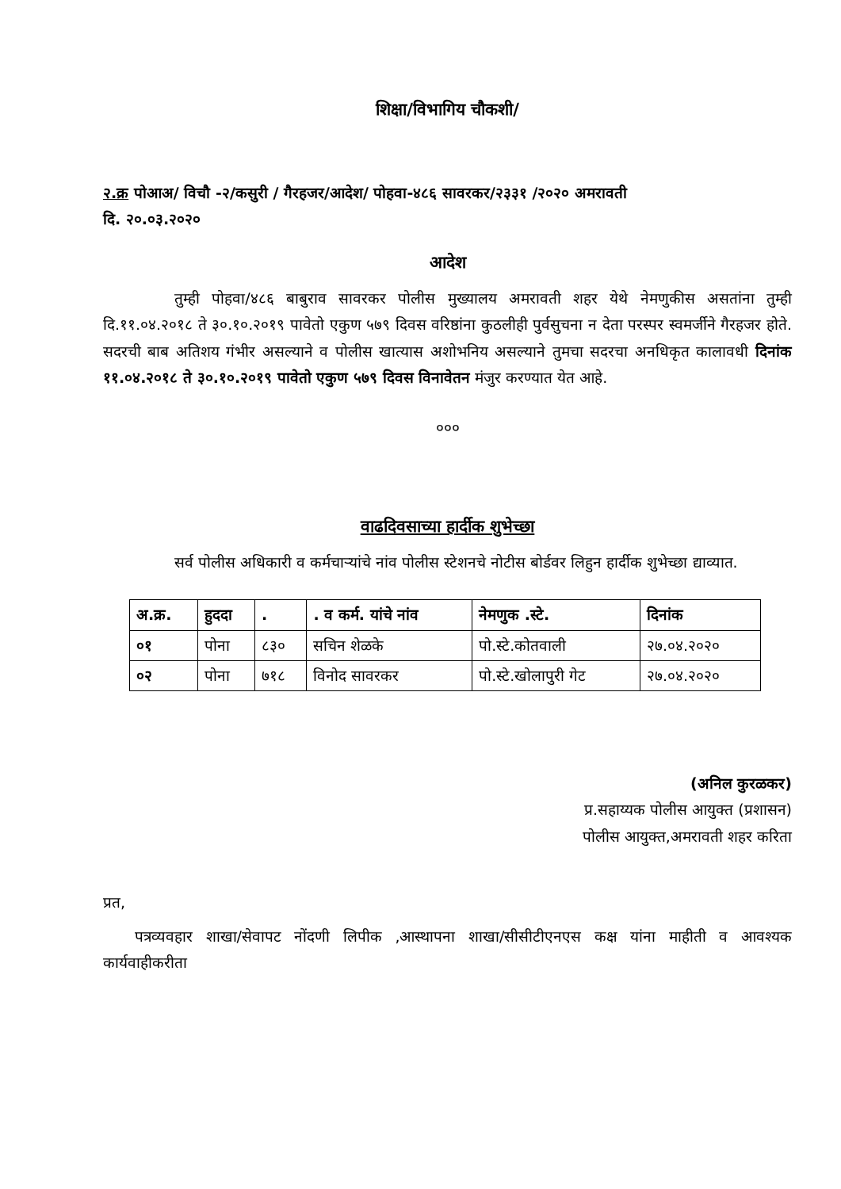शिक्षा/विभागिय चौकशी/
२.क्र पोआअ/ विचौ -२/कसुरी / गैरहजर/आदेश/ पोहवा-४८६ सावरकर/२३३१ /२०२० अमरावती
दि. २०.०३.२०२०
आदेश
तुम्ही पोहवा/४८६ बाबुराव सावरकर पोलीस मुख्यालय अमरावती शहर येथे नेमणुकीस असतांना तुम्ही दि.११.०४.२०१८ ते ३०.१०.२०१९ पावेतो एकुण ५७९ दिवस वरिष्ठांना कुठलीही पुर्वसुचना न देता परस्पर स्वमर्जीने गैरहजर होते. सदरची बाब अतिशय गंभीर असल्याने व पोलीस खात्यास अशोभनिय असल्याने तुमचा सदरचा अनधिकृत कालावधी दिनांक ११.०४.२०१८ ते ३०.१०.२०१९ पावेतो एकुण ५७९ दिवस विनावेतन मंजुर करण्यात येत आहे.
०००
वाढदिवसाच्या हार्दीक शुभेच्छा
सर्व पोलीस अधिकारी व कर्मचाऱ्यांचे नांव पोलीस स्टेशनचे नोटीस बोर्डवर लिहुन हार्दीक शुभेच्छा द्याव्यात.
| अ.क्र. | हुददा | . | . व कर्म. यांचे नांव | नेमणुक .स्टे. | दिनांक |
| --- | --- | --- | --- | --- | --- |
| ०१ | पोना | ८३० | सचिन शेळके | पो.स्टे.कोतवाली | २७.०४.२०२० |
| ०२ | पोना | ७१८ | विनोद सावरकर | पो.स्टे.खोलापुरी गेट | २७.०४.२०२० |
(अनिल कुरळकर)
प्र.सहाय्यक पोलीस आयुक्त (प्रशासन)
पोलीस आयुक्त,अमरावती शहर करिता
प्रत,
पत्रव्यवहार शाखा/सेवापट नोंदणी लिपीक ,आस्थापना शाखा/सीसीटीएनएस कक्ष यांना माहीती व आवश्यक कार्यवाहीकरीता